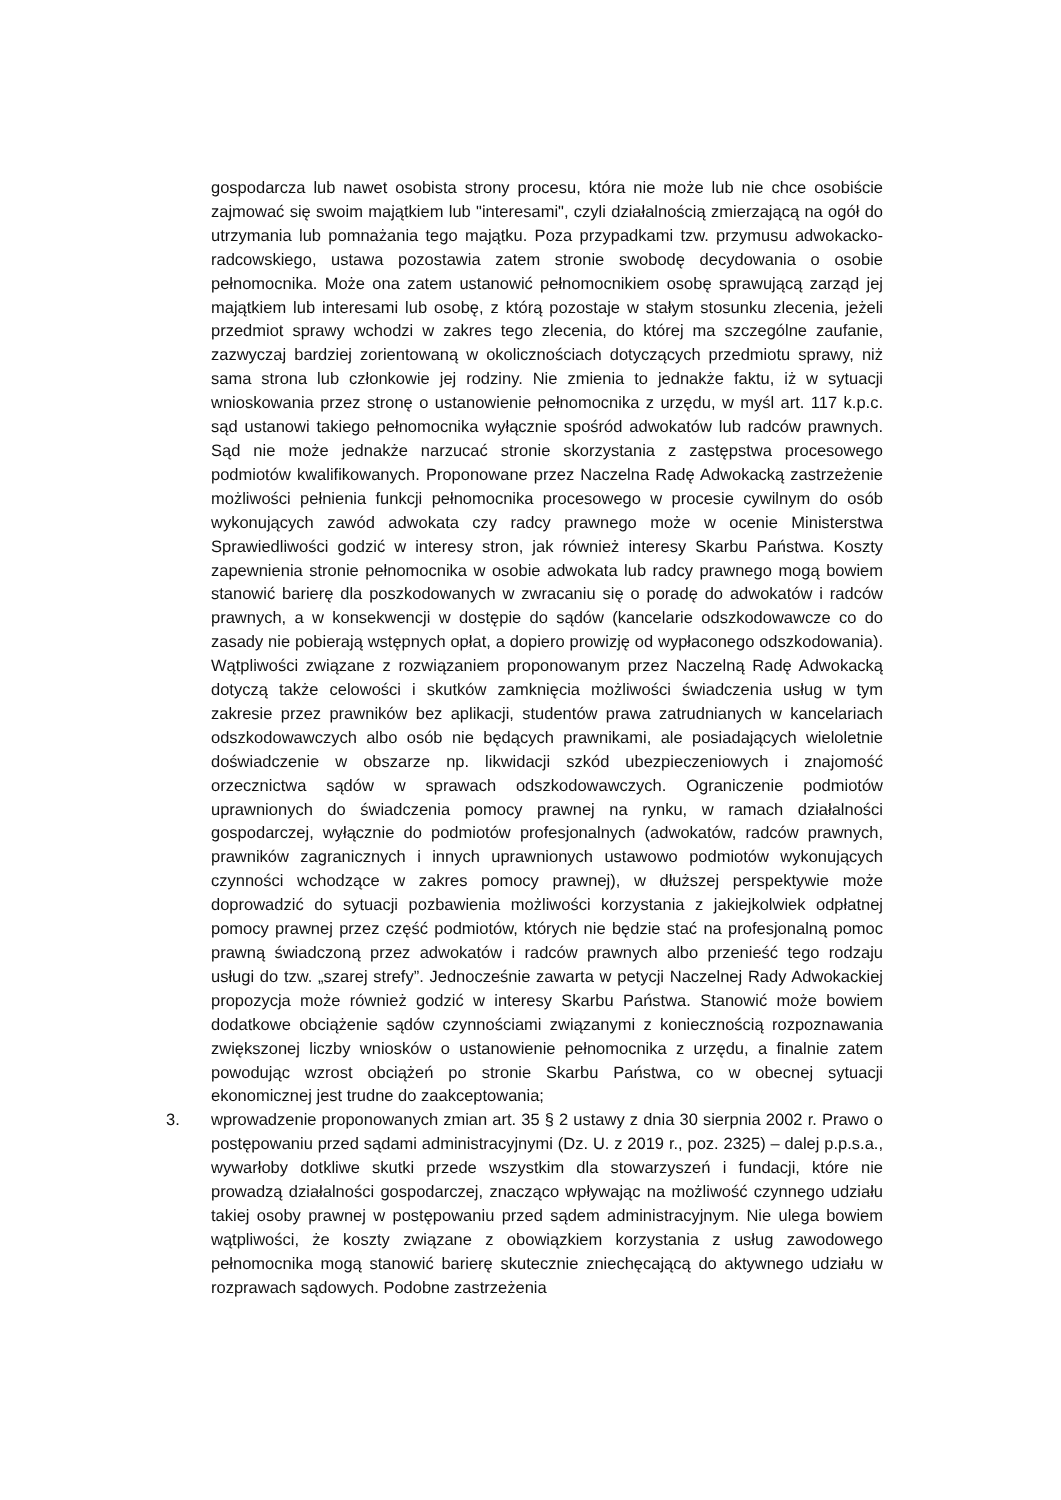gospodarcza lub nawet osobista strony procesu, która nie może lub nie chce osobiście zajmować się swoim majątkiem lub "interesami", czyli działalnością zmierzającą na ogół do utrzymania lub pomnażania tego majątku. Poza przypadkami tzw. przymusu adwokacko-radcowskiego, ustawa pozostawia zatem stronie swobodę decydowania o osobie pełnomocnika. Może ona zatem ustanowić pełnomocnikiem osobę sprawującą zarząd jej majątkiem lub interesami lub osobę, z którą pozostaje w stałym stosunku zlecenia, jeżeli przedmiot sprawy wchodzi w zakres tego zlecenia, do której ma szczególne zaufanie, zazwyczaj bardziej zorientowaną w okolicznościach dotyczących przedmiotu sprawy, niż sama strona lub członkowie jej rodziny. Nie zmienia to jednakże faktu, iż w sytuacji wnioskowania przez stronę o ustanowienie pełnomocnika z urzędu, w myśl art. 117 k.p.c. sąd ustanowi takiego pełnomocnika wyłącznie spośród adwokatów lub radców prawnych. Sąd nie może jednakże narzucać stronie skorzystania z zastępstwa procesowego podmiotów kwalifikowanych. Proponowane przez Naczelna Radę Adwokacką zastrzeżenie możliwości pełnienia funkcji pełnomocnika procesowego w procesie cywilnym do osób wykonujących zawód adwokata czy radcy prawnego może w ocenie Ministerstwa Sprawiedliwości godzić w interesy stron, jak również interesy Skarbu Państwa. Koszty zapewnienia stronie pełnomocnika w osobie adwokata lub radcy prawnego mogą bowiem stanowić barierę dla poszkodowanych w zwracaniu się o poradę do adwokatów i radców prawnych, a w konsekwencji w dostępie do sądów (kancelarie odszkodowawcze co do zasady nie pobierają wstępnych opłat, a dopiero prowizję od wypłaconego odszkodowania). Wątpliwości związane z rozwiązaniem proponowanym przez Naczelną Radę Adwokacką dotyczą także celowości i skutków zamknięcia możliwości świadczenia usług w tym zakresie przez prawników bez aplikacji, studentów prawa zatrudnianych w kancelariach odszkodowawczych albo osób nie będących prawnikami, ale posiadających wieloletnie doświadczenie w obszarze np. likwidacji szkód ubezpieczeniowych i znajomość orzecznictwa sądów w sprawach odszkodowawczych. Ograniczenie podmiotów uprawnionych do świadczenia pomocy prawnej na rynku, w ramach działalności gospodarczej, wyłącznie do podmiotów profesjonalnych (adwokatów, radców prawnych, prawników zagranicznych i innych uprawnionych ustawowo podmiotów wykonujących czynności wchodzące w zakres pomocy prawnej), w dłuższej perspektywie może doprowadzić do sytuacji pozbawienia możliwości korzystania z jakiejkolwiek odpłatnej pomocy prawnej przez część podmiotów, których nie będzie stać na profesjonalną pomoc prawną świadczoną przez adwokatów i radców prawnych albo przenieść tego rodzaju usługi do tzw. „szarej strefy”. Jednocześnie zawarta w petycji Naczelnej Rady Adwokackiej propozycja może również godzić w interesy Skarbu Państwa. Stanowić może bowiem dodatkowe obciążenie sądów czynnościami związanymi z koniecznością rozpoznawania zwiększonej liczby wniosków o ustanowienie pełnomocnika z urzędu, a finalnie zatem powodując wzrost obciążeń po stronie Skarbu Państwa, co w obecnej sytuacji ekonomicznej jest trudne do zaakceptowania;
3. wprowadzenie proponowanych zmian art. 35 § 2 ustawy z dnia 30 sierpnia 2002 r. Prawo o postępowaniu przed sądami administracyjnymi (Dz. U. z 2019 r., poz. 2325) – dalej p.p.s.a., wywarłoby dotkliwe skutki przede wszystkim dla stowarzyszeń i fundacji, które nie prowadzą działalności gospodarczej, znacząco wpływając na możliwość czynnego udziału takiej osoby prawnej w postępowaniu przed sądem administracyjnym. Nie ulega bowiem wątpliwości, że koszty związane z obowiązkiem korzystania z usług zawodowego pełnomocnika mogą stanowić barierę skutecznie zniechęcającą do aktywnego udziału w rozprawach sądowych. Podobne zastrzeżenia